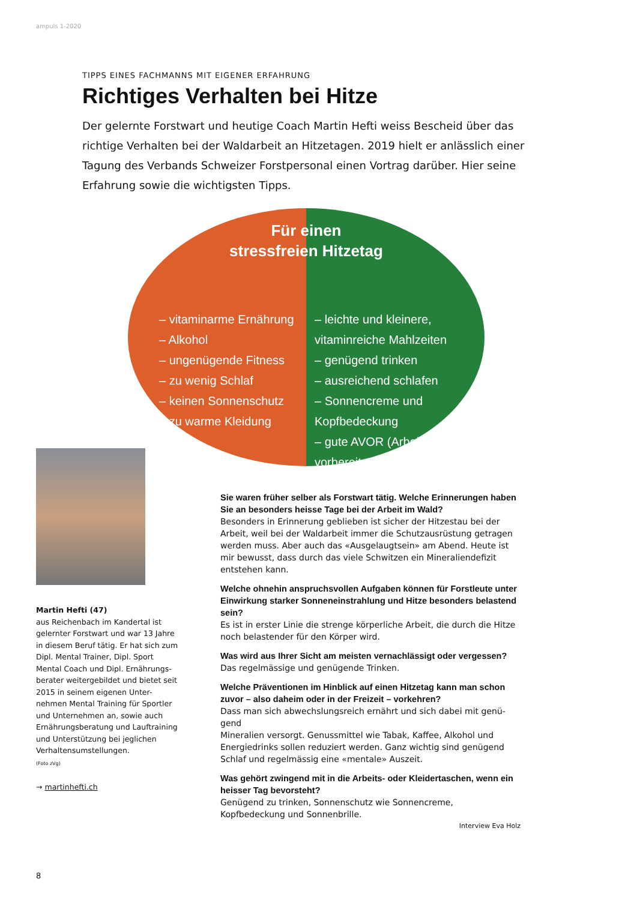ampuls 1-2020
TIPPS EINES FACHMANNS MIT EIGENER ERFAHRUNG
Richtiges Verhalten bei Hitze
Der gelernte Forstwart und heutige Coach Martin Hefti weiss Bescheid über das richtige Verhalten bei der Waldarbeit an Hitzetagen. 2019 hielt er anlässlich einer Tagung des Verbands Schweizer Forstpersonal einen Vortrag darüber. Hier seine Erfahrung sowie die wichtigsten Tipps.
Für einen
stressfreien Hitzetag
– vitaminarme Ernährung
– Alkohol
– ungenügende Fitness
– zu wenig Schlaf
– keinen Sonnenschutz
– zu warme Kleidung
– leichte und kleinere, vitaminreiche Mahlzeiten
– genügend trinken
– ausreichend schlafen
– Sonnencreme und Kopfbedeckung
– gute AVOR (Arbeits-vorbereitung)
Martin Hefti (47)
aus Reichenbach im Kandertal ist gelernter Forstwart und war 13 Jahre in diesem Beruf tätig. Er hat sich zum Dipl. Mental Trainer, Dipl. Sport Mental Coach und Dipl. Ernährungs-berater weitergebildet und bietet seit 2015 in seinem eigenen Unter-nehmen Mental Training für Sportler und Unternehmen an, sowie auch Ernährungsberatung und Lauftraining und Unterstützung bei jeglichen Verhaltensumstellungen.
(Foto zVg)
→ martinhefti.ch
Sie waren früher selber als Forstwart tätig. Welche Erinnerungen haben Sie an besonders heisse Tage bei der Arbeit im Wald?
Besonders in Erinnerung geblieben ist sicher der Hitzestau bei der Arbeit, weil bei der Waldarbeit immer die Schutzausrüstung getragen werden muss. Aber auch das «Ausgelaugtsein» am Abend. Heute ist mir bewusst, dass durch das viele Schwitzen ein Mineraliendefizit entstehen kann.
Welche ohnehin anspruchsvollen Aufgaben können für Forstleute unter Einwirkung starker Sonneneinstrahlung und Hitze besonders belastend sein?
Es ist in erster Linie die strenge körperliche Arbeit, die durch die Hitze noch belastender für den Körper wird.
Was wird aus Ihrer Sicht am meisten vernachlässigt oder vergessen?
Das regelmässige und genügende Trinken.
Welche Präventionen im Hinblick auf einen Hitzetag kann man schon zuvor – also daheim oder in der Freizeit – vorkehren?
Dass man sich abwechslungsreich ernährt und sich dabei mit genü-gend
Mineralien versorgt. Genussmittel wie Tabak, Kaffee, Alkohol und Energiedrinks sollen reduziert werden. Ganz wichtig sind genügend Schlaf und regelmässig eine «mentale» Auszeit.
Was gehört zwingend mit in die Arbeits- oder Kleidertaschen, wenn ein heisser Tag bevorsteht?
Genügend zu trinken, Sonnenschutz wie Sonnencreme, Kopfbedeckung und Sonnenbrille.
Interview Eva Holz
8